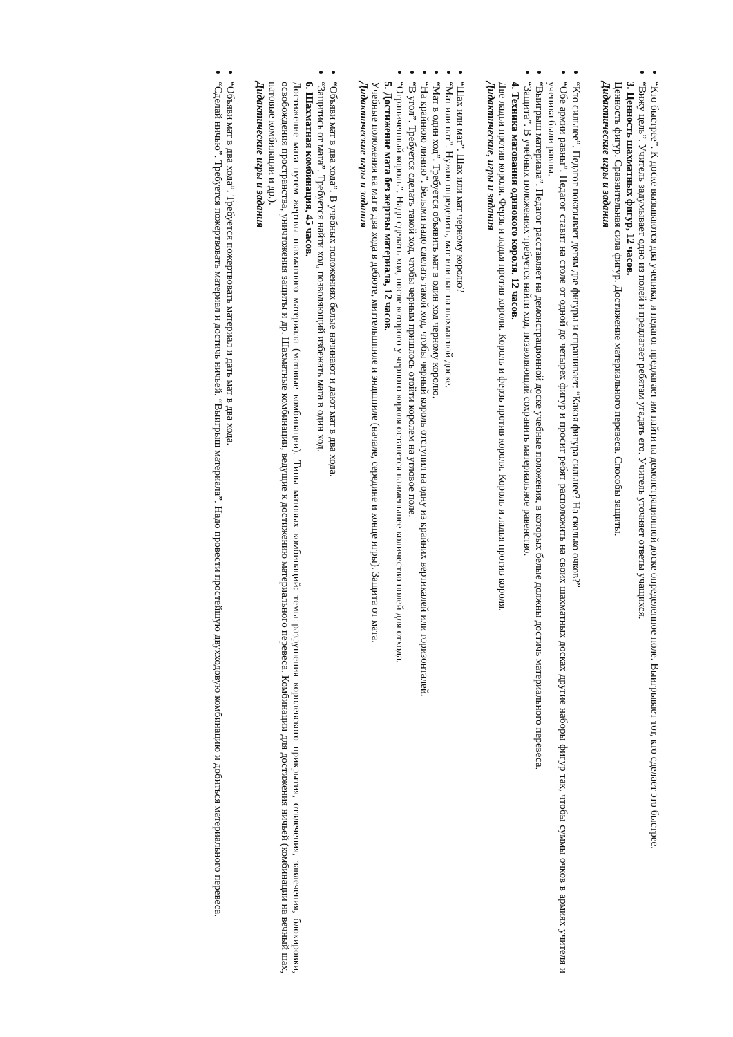“Кто быстрее”. К доске вызываются два ученика, и педагог предлагает им найти на демонстрационной доске определенное поле. Выигрывает тот, кто сделает это быстрее.
“Вижу цель”. Учитель задумывает одно из полей и предлагает ребятам угадать его. Учитель уточняет ответы учащихся.
3. Ценность шахматных фигур, 12 часов.
Ценность фигур. Сравнительная сила фигур. Достижение материального перевеса. Способы защиты.
Дидактические игры и задания
“Кто сильнее”. Педагог показывает детям две фигуры и спрашивает: “Какая фигура сильнее? На сколько очков?”
“Обе армии равны”. Педагог ставит на столе от одной до четырех фигур и просит ребят расположить на своих шахматных досках другие наборы фигур так, чтобы суммы очков в армиях учителя и ученика были равны.
“Выигрыш материала”. Педагог расставляет на демонстрационной доске учебные положения, в которых белые должны достичь материального перевеса.
“Защита”. В учебных положениях требуется найти ход, позволяющий сохранить материальное равенство.
4. Техника матования одинокого короля. 12 часов.
Две ладьи против короля. Ферзь и ладья против короля. Король и ферзь против короля. Король и ладья против короля.
Дидактические, игры и задания
“Шах или мат”. Шах или мат черному королю?
“Мат или пат”. Нужно определить, мат или пат на шахматной доске.
“Мат в один ход”. Требуется объявить мат в один ход черному королю.
“На крайнюю линию”. Белыми надо сделать такой ход, чтобы черный король отступил на одну из крайних вертикалей или горизонталей.
“В угол”. Требуется сделать такой ход, чтобы черным пришлось отойти королем на угловое поле.
“Ограниченный король”. Надо сделать ход, после которого у черного короля останется наименьшее количество полей для отхода.
5. Достижение мата без жертвы материала, 12 часов.
Учебные положения на мат в два хода в дебюте, миттельшпиле и эндшпиле (начале, середине и конце игры). Защита от мата.
Дидактические игры и задания
“Объяви мат в два хода”. В учебных положениях белые начинают и дают мат в два хода.
“Защитись от мата”. Требуется найти ход, позволяющий избежать мата в один ход.
6. Шахматная комбинация, 45 часов.
Достижение мата путем жертвы шахматного материала (матовые комбинации). Типы матовых комбинаций: темы разрушения королевского прикрытия, отвлечения, завлечения, блокировки, освобождения пространства, уничтожения защиты и др. Шахматные комбинации, ведущие к достижению материального перевеса. Комбинации для достижения ничьей (комбинации на вечный шах, патовые комбинации и др.).
Дидактические игры и задания
“Объяви мат в два хода”. Требуется пожертвовать материал и дать мат в два хода.
“Сделай ничью”. Требуется пожертвовать материал и достичь ничьей. “Выигрыш материала”. Надо провести простейшую двухходовую комбинацию и добиться материального перевеса.